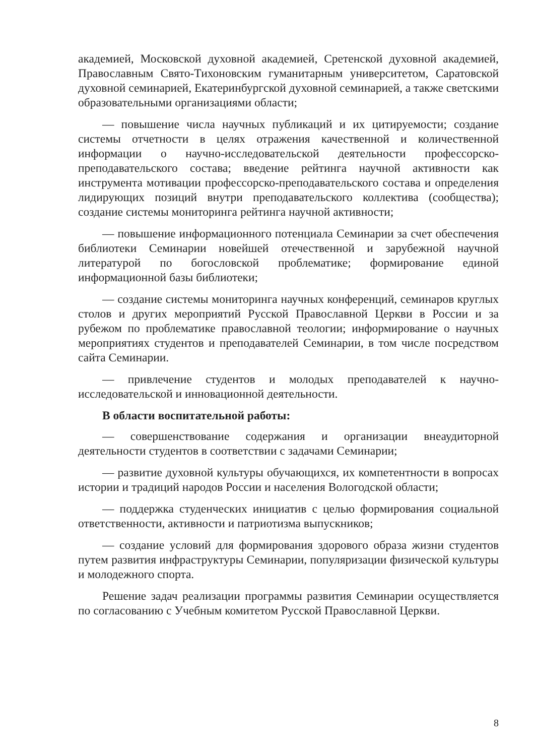академией, Московской духовной академией, Сретенской духовной академией, Православным Свято-Тихоновским гуманитарным университетом, Саратовской духовной семинарией, Екатеринбургской духовной семинарией, а также светскими образовательными организациями области;
— повышение числа научных публикаций и их цитируемости; создание системы отчетности в целях отражения качественной и количественной информации о научно-исследовательской деятельности профессорско-преподавательского состава; введение рейтинга научной активности как инструмента мотивации профессорско-преподавательского состава и определения лидирующих позиций внутри преподавательского коллектива (сообщества); создание системы мониторинга рейтинга научной активности;
— повышение информационного потенциала Семинарии за счет обеспечения библиотеки Семинарии новейшей отечественной и зарубежной научной литературой по богословской проблематике; формирование единой информационной базы библиотеки;
— создание системы мониторинга научных конференций, семинаров круглых столов и других мероприятий Русской Православной Церкви в России и за рубежом по проблематике православной теологии; информирование о научных мероприятиях студентов и преподавателей Семинарии, в том числе посредством сайта Семинарии.
— привлечение студентов и молодых преподавателей к научно-исследовательской и инновационной деятельности.
В области воспитательной работы:
— совершенствование содержания и организации внеаудиторной деятельности студентов в соответствии с задачами Семинарии;
— развитие духовной культуры обучающихся, их компетентности в вопросах истории и традиций народов России и населения Вологодской области;
— поддержка студенческих инициатив с целью формирования социальной ответственности, активности и патриотизма выпускников;
— создание условий для формирования здорового образа жизни студентов путем развития инфраструктуры Семинарии, популяризации физической культуры и молодежного спорта.
Решение задач реализации программы развития Семинарии осуществляется по согласованию с Учебным комитетом Русской Православной Церкви.
8